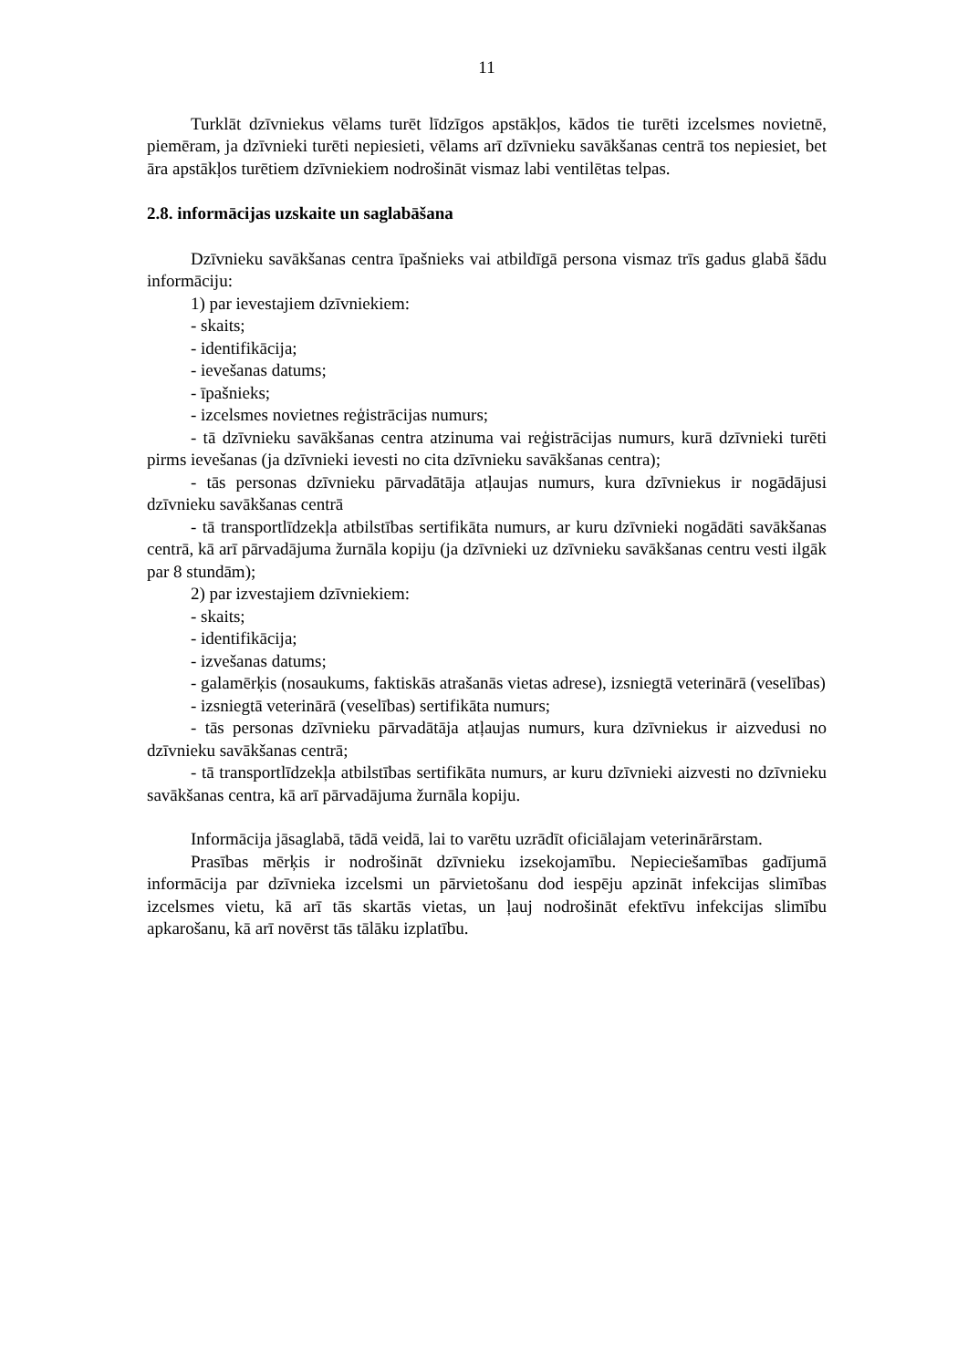11
Turklāt dzīvniekus vēlams turēt līdzīgos apstākļos, kādos tie turēti izcelsmes novietnē, piemēram, ja dzīvnieki turēti nepiesieti, vēlams arī dzīvnieku savākšanas centrā tos nepiesiet, bet āra apstākļos turētiem dzīvniekiem nodrošināt vismaz labi ventilētas telpas.
2.8. informācijas uzskaite un saglabāšana
Dzīvnieku savākšanas centra īpašnieks vai atbildīgā persona vismaz trīs gadus glabā šādu informāciju:
1) par ievestajiem dzīvniekiem:
- skaits;
- identifikācija;
- ievešanas datums;
- īpašnieks;
- izcelsmes novietnes reģistrācijas numurs;
- tā dzīvnieku savākšanas centra atzinuma vai reģistrācijas numurs, kurā dzīvnieki turēti pirms ievešanas (ja dzīvnieki ievesti no cita dzīvnieku savākšanas centra);
- tās personas dzīvnieku pārvadātāja atļaujas numurs, kura dzīvniekus ir nogādājusi dzīvnieku savākšanas centrā
- tā transportlīdzekļa atbilstības sertifikāta numurs, ar kuru dzīvnieki nogādāti savākšanas centrā, kā arī pārvadājuma žurnāla kopiju (ja dzīvnieki uz dzīvnieku savākšanas centru vesti ilgāk par 8 stundām);
2) par izvestajiem dzīvniekiem:
- skaits;
- identifikācija;
- izvešanas datums;
- galamērķis (nosaukums, faktiskās atrašanās vietas adrese), izsniegtā veterinārā (veselības)
- izsniegtā veterinārā (veselības) sertifikāta numurs;
- tās personas dzīvnieku pārvadātāja atļaujas numurs, kura dzīvniekus ir aizvedusi no dzīvnieku savākšanas centrā;
- tā transportlīdzekļa atbilstības sertifikāta numurs, ar kuru dzīvnieki aizvesti no dzīvnieku savākšanas centra, kā arī pārvadājuma žurnāla kopiju.
Informācija jāsaglabā, tādā veidā, lai to varētu uzrādīt oficiālajam veterinārārstam.
Prasības mērķis ir nodrošināt dzīvnieku izsekojamību. Nepieciešamības gadījumā informācija par dzīvnieka izcelsmi un pārvietošanu dod iespēju apzināt infekcijas slimības izcelsmes vietu, kā arī tās skartās vietas, un ļauj nodrošināt efektīvu infekcijas slimību apkarošanu, kā arī novērst tās tālāku izplatību.